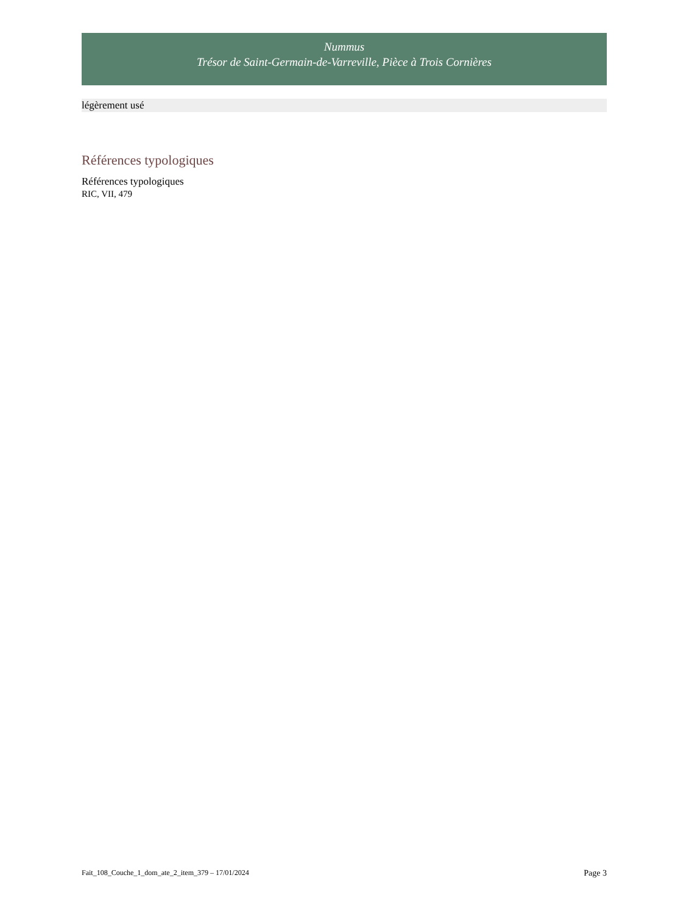Nummus
Trésor de Saint-Germain-de-Varreville, Pièce à Trois Cornières
légèrement usé
Références typologiques
Références typologiques
RIC, VII, 479
Fait_108_Couche_1_dom_ate_2_item_379 – 17/01/2024 Page 3